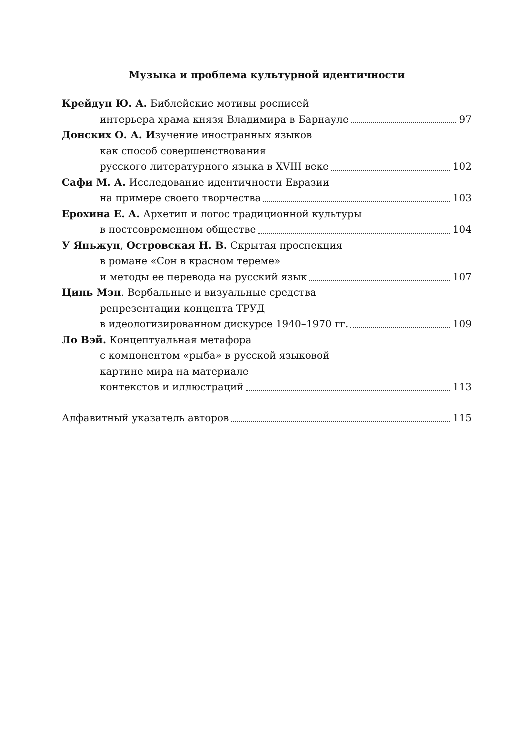Музыка и проблема культурной идентичности
Крейдун Ю. А. Библейские мотивы росписей
интерьера храма князя Владимира в Барнауле 97
Донских О. А. Изучение иностранных языков
как способ совершенствования
русского литературного языка в XVIII веке 102
Сафи М. А. Исследование идентичности Евразии
на примере своего творчества 103
Ерохина Е. А. Архетип и логос традиционной культуры
в постсовременном обществе 104
У Яньжун, Островская Н. В. Скрытая проспекция
в романе «Сон в красном тереме»
и методы ее перевода на русский язык 107
Цинь Мэн. Вербальные и визуальные средства
репрезентации концепта ТРУД
в идеологизированном дискурсе 1940–1970 гг. 109
Ло Вэй. Концептуальная метафора
с компонентом «рыба» в русской языковой
картине мира на материале
контекстов и иллюстраций 113
Алфавитный указатель авторов 115